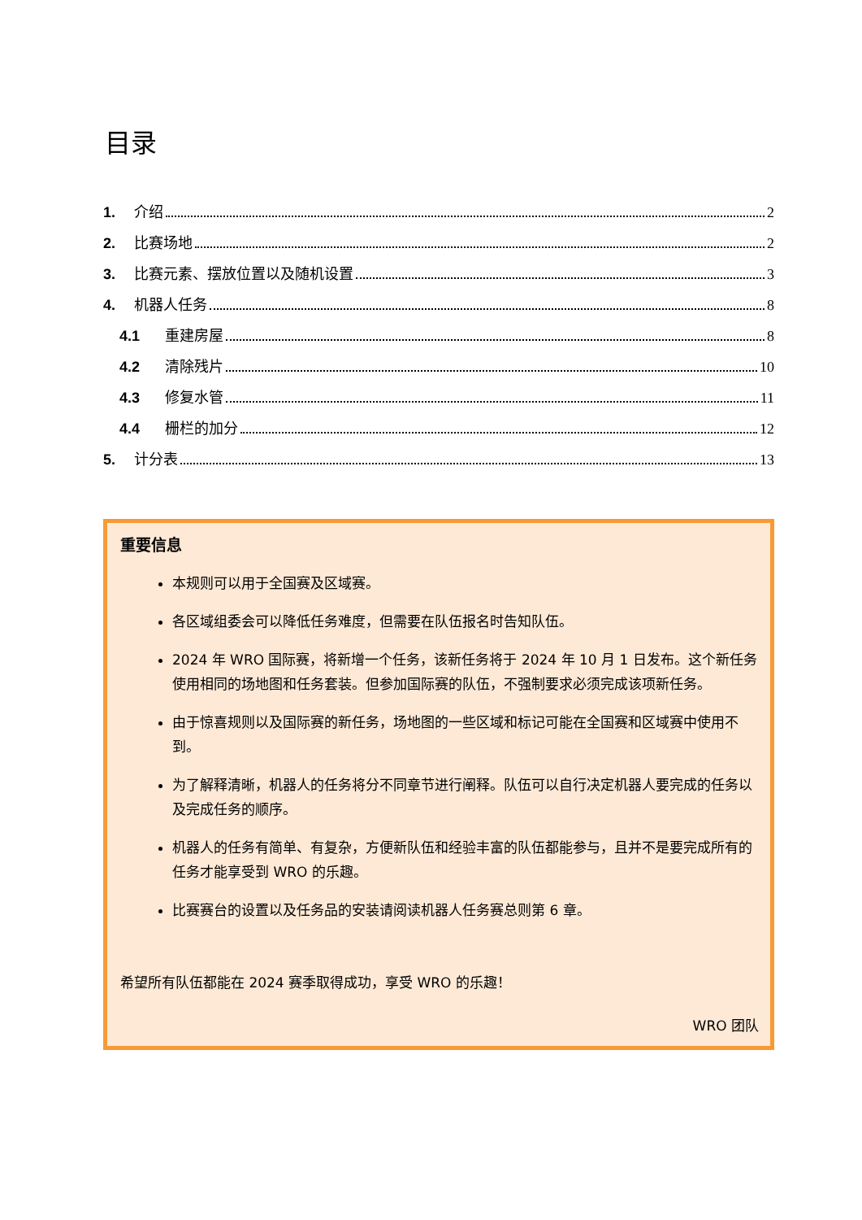目录
1. 介绍 2
2. 比赛场地 2
3. 比赛元素、摆放位置以及随机设置 3
4. 机器人任务 8
4.1 重建房屋 8
4.2 清除残片 10
4.3 修复水管 11
4.4 栅栏的加分 12
5. 计分表 13
重要信息
本规则可以用于全国赛及区域赛。
各区域组委会可以降低任务难度，但需要在队伍报名时告知队伍。
2024 年 WRO 国际赛，将新增一个任务，该新任务将于 2024 年 10 月 1 日发布。这个新任务使用相同的场地图和任务套装。但参加国际赛的队伍，不强制要求必须完成该项新任务。
由于惊喜规则以及国际赛的新任务，场地图的一些区域和标记可能在全国赛和区域赛中使用不到。
为了解释清晰，机器人的任务将分不同章节进行阐释。队伍可以自行决定机器人要完成的任务以及完成任务的顺序。
机器人的任务有简单、有复杂，方便新队伍和经验丰富的队伍都能参与，且并不是要完成所有的任务才能享受到 WRO 的乐趣。
比赛赛台的设置以及任务品的安装请阅读机器人任务赛总则第 6 章。
希望所有队伍都能在 2024 赛季取得成功，享受 WRO 的乐趣！
WRO 团队